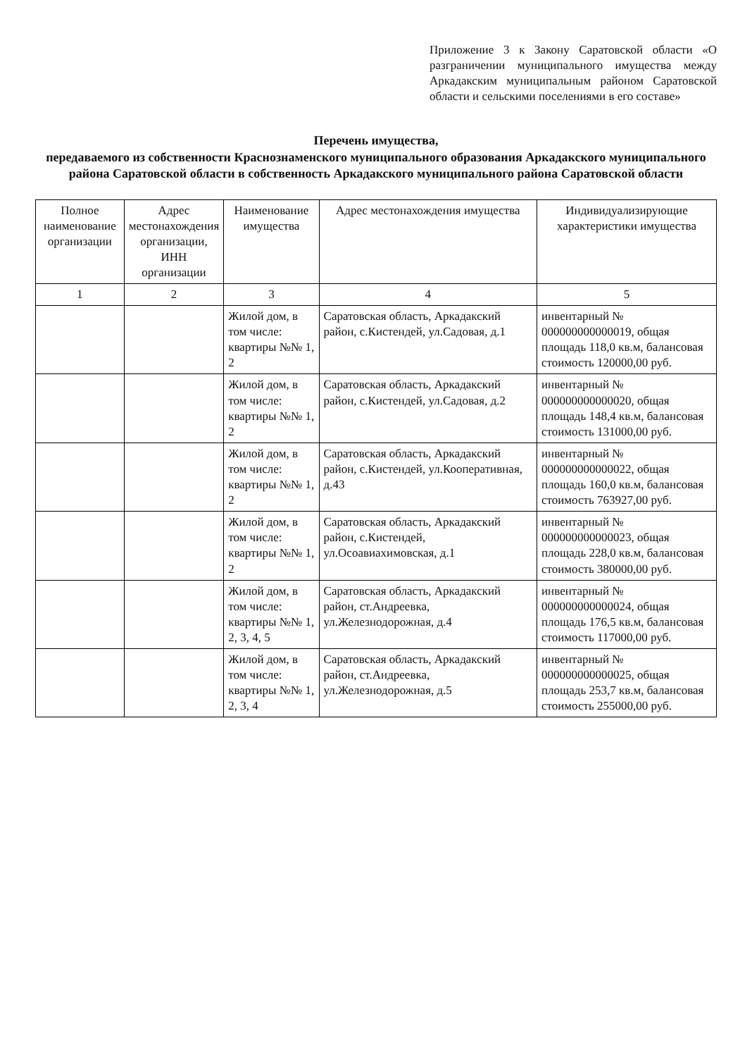Приложение 3 к Закону Саратовской области «О разграничении муниципального имущества между Аркадакским муниципальным районом Саратовской области и сельскими поселениями в его составе»
Перечень имущества,
передаваемого из собственности Краснознаменского муниципального образования Аркадакского муниципального района Саратовской области в собственность Аркадакского муниципального района Саратовской области
| Полное наименование организации | Адрес местонахождения организации, ИНН организации | Наименование имущества | Адрес местонахождения имущества | Индивидуализирующие характеристики имущества |
| --- | --- | --- | --- | --- |
| 1 | 2 | 3 | 4 | 5 |
| | | Жилой дом, в том числе: квартиры №№ 1, 2 | Саратовская область, Аркадакский район, с.Кистендей, ул.Садовая, д.1 | инвентарный № 000000000000019, общая площадь 118,0 кв.м, балансовая стоимость 120000,00 руб. |
| | | Жилой дом, в том числе: квартиры №№ 1, 2 | Саратовская область, Аркадакский район, с.Кистендей, ул.Садовая, д.2 | инвентарный № 000000000000020, общая площадь 148,4 кв.м, балансовая стоимость 131000,00 руб. |
| | | Жилой дом, в том числе: квартиры №№ 1, 2 | Саратовская область, Аркадакский район, с.Кистендей, ул.Кооперативная, д.43 | инвентарный № 000000000000022, общая площадь 160,0 кв.м, балансовая стоимость 763927,00 руб. |
| | | Жилой дом, в том числе: квартиры №№ 1, 2 | Саратовская область, Аркадакский район, с.Кистендей, ул.Осоавиахимовская, д.1 | инвентарный № 000000000000023, общая площадь 228,0 кв.м, балансовая стоимость 380000,00 руб. |
| | | Жилой дом, в том числе: квартиры №№ 1, 2, 3, 4, 5 | Саратовская область, Аркадакский район, ст.Андреевка, ул.Железнодорожная, д.4 | инвентарный № 000000000000024, общая площадь 176,5 кв.м, балансовая стоимость 117000,00 руб. |
| | | Жилой дом, в том числе: квартиры №№ 1, 2, 3, 4 | Саратовская область, Аркадакский район, ст.Андреевка, ул.Железнодорожная, д.5 | инвентарный № 000000000000025, общая площадь 253,7 кв.м, балансовая стоимость 255000,00 руб. |